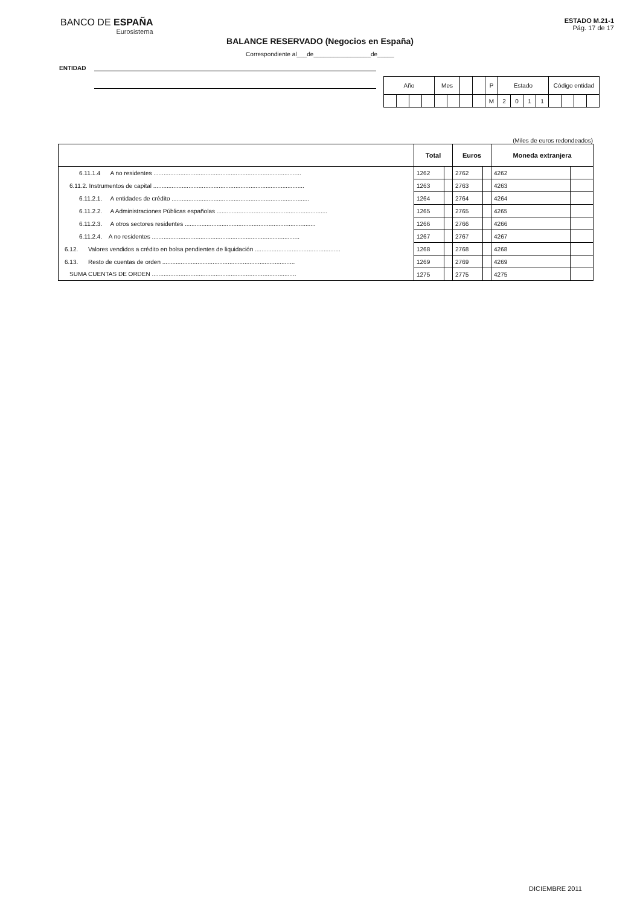BANCO DE ESPAÑA
Eurosistema
ESTADO M.21-1
Pág. 17 de 17
BALANCE RESERVADO (Negocios en España)
Correspondiente al___de_________________de_____
ENTIDAD
| Año | | | | Mes | | | | P | Estado | | | | Código entidad | | | |
| | | | | | | | | M | 2 | 0 | 1 | 1 | | | | |
(Miles de euros redondeados)
| | Total | | Euros | | Moneda extranjera | |
| --- | --- | --- | --- | --- | --- | --- |
| 6.11.1.4 A no residentes ........................................................................................ | 1262 | | 2762 | | 4262 | |
| 6.11.2. Instrumentos de capital .......................................................................................... | 1263 | | 2763 | | 4263 | |
| 6.11.2.1. A entidades de crédito .................................................................................. | 1264 | | 2764 | | 4264 | |
| 6.11.2.2. A Administraciones Públicas españolas .................................................................. | 1265 | | 2765 | | 4265 | |
| 6.11.2.3. A otros sectores residentes .............................................................................. | 1266 | | 2766 | | 4266 | |
| 6.11.2.4. A no residentes ........................................................................................ | 1267 | | 2767 | | 4267 | |
| 6.12. Valores vendidos a crédito en bolsa pendientes de liquidación ................................................... | 1268 | | 2768 | | 4268 | |
| 6.13. Resto de cuentas de orden ............................................................................... | 1269 | | 2769 | | 4269 | |
| SUMA CUENTAS DE ORDEN ...................................................................................... | 1275 | | 2775 | | 4275 | |
DICIEMBRE 2011